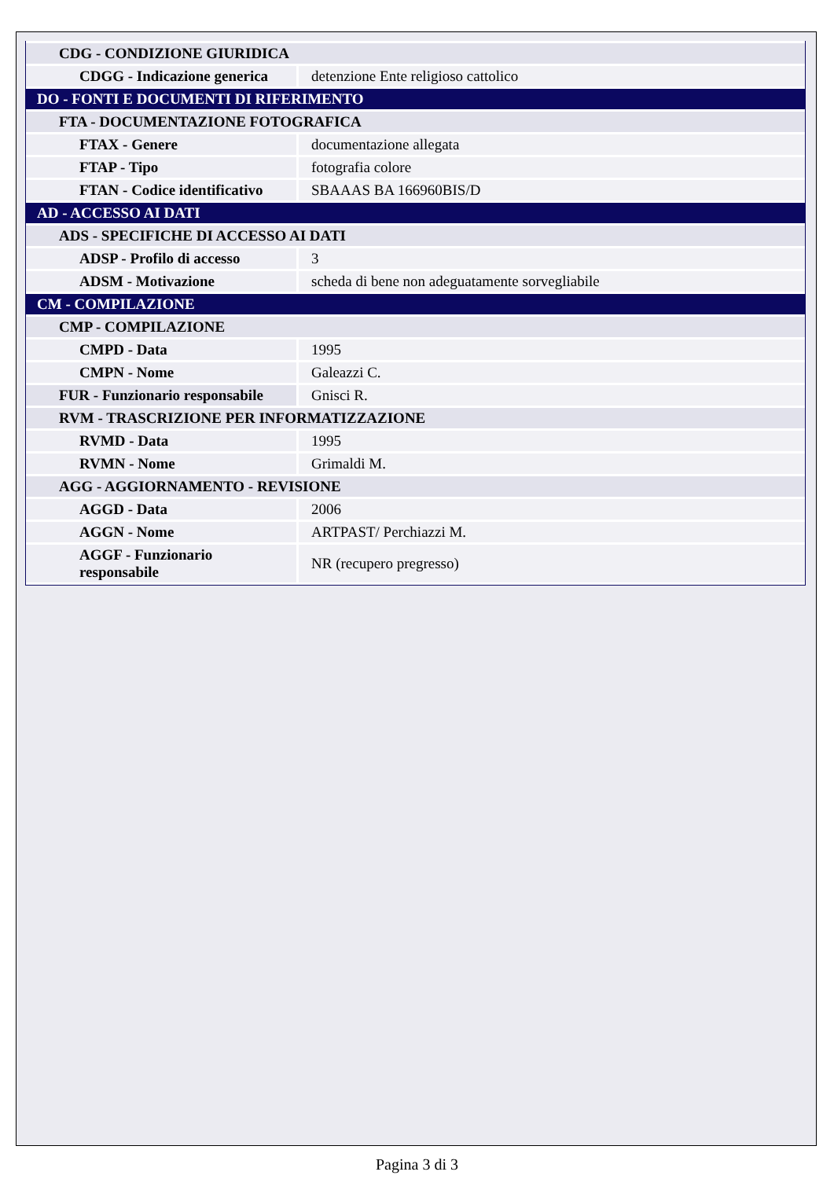| CDG - CONDIZIONE GIURIDICA | |
| CDGG - Indicazione generica | detenzione Ente religioso cattolico |
| DO - FONTI E DOCUMENTI DI RIFERIMENTO | |
| FTA - DOCUMENTAZIONE FOTOGRAFICA | |
| FTAX - Genere | documentazione allegata |
| FTAP - Tipo | fotografia colore |
| FTAN - Codice identificativo | SBAAAS BA 166960BIS/D |
| AD - ACCESSO AI DATI | |
| ADS - SPECIFICHE DI ACCESSO AI DATI | |
| ADSP - Profilo di accesso | 3 |
| ADSM - Motivazione | scheda di bene non adeguatamente sorvegliabile |
| CM - COMPILAZIONE | |
| CMP - COMPILAZIONE | |
| CMPD - Data | 1995 |
| CMPN - Nome | Galeazzi C. |
| FUR - Funzionario responsabile | Gnisci R. |
| RVM - TRASCRIZIONE PER INFORMATIZZAZIONE | |
| RVMD - Data | 1995 |
| RVMN - Nome | Grimaldi M. |
| AGG - AGGIORNAMENTO - REVISIONE | |
| AGGD - Data | 2006 |
| AGGN - Nome | ARTPAST/ Perchiazzi M. |
| AGGF - Funzionario responsabile | NR (recupero pregresso) |
Pagina 3 di 3